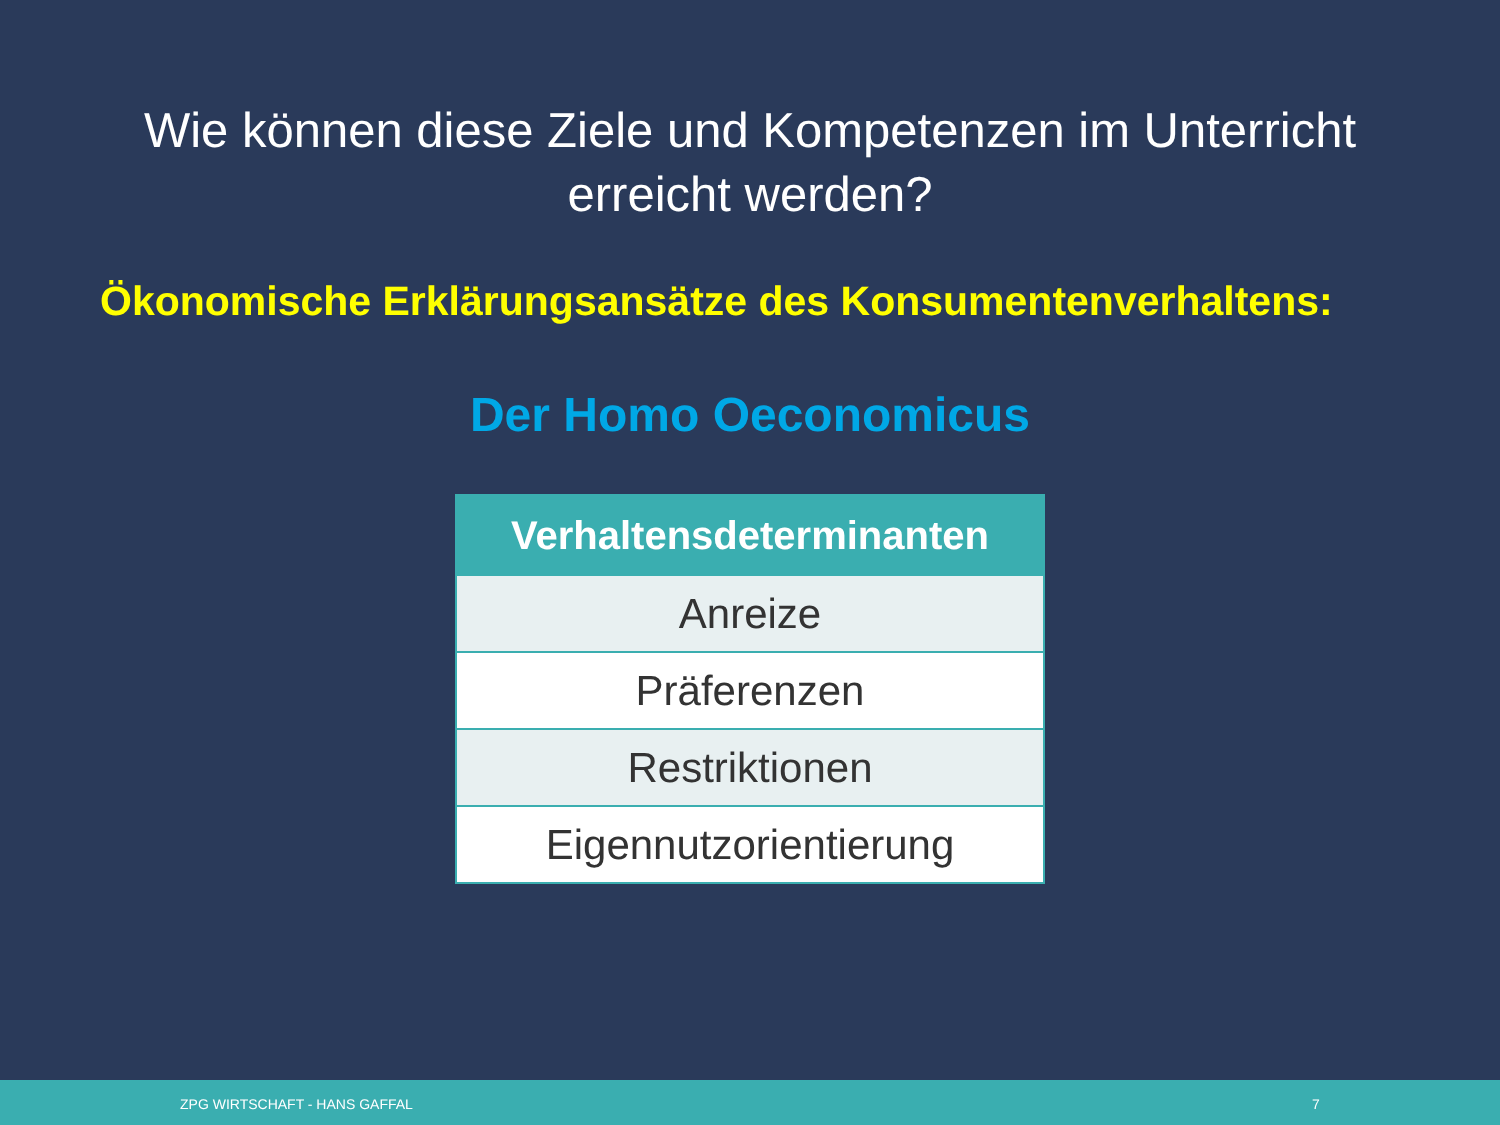Wie können diese Ziele und Kompetenzen im Unterricht
erreicht werden?
Ökonomische Erklärungsansätze des Konsumentenverhaltens:
Der Homo Oeconomicus
| Verhaltensdeterminanten |
| --- |
| Anreize |
| Präferenzen |
| Restriktionen |
| Eigennutzorientierung |
ZPG WIRTSCHAFT - HANS GAFFAL 7